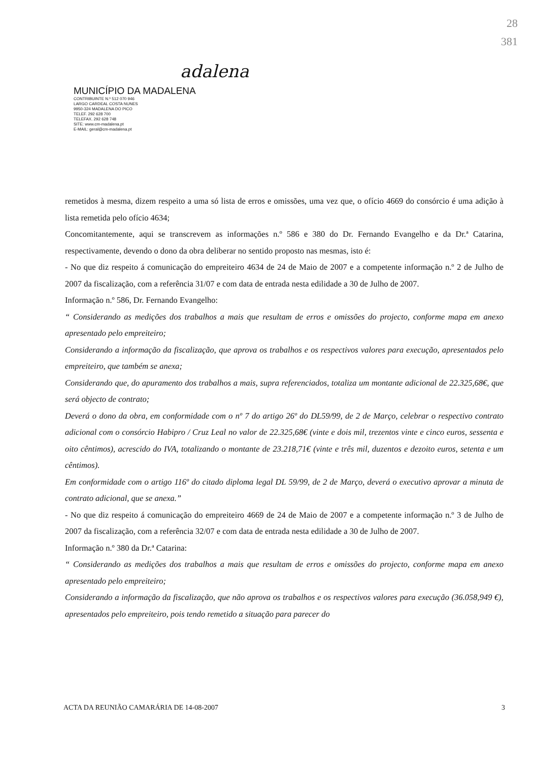adalena
MUNICÍPIO DA MADALENA
CONTRIBUINTE N.º 512 070 946
LARGO CARDEAL COSTA NUNES
9950-324 MADALENA DO PICO
TELEF. 292 628 700
TELEFAX. 292 628 748
SITE: www.cm-madalena.pt
E-MAIL: geral@cm-madalena.pt
28
381
remetidos à mesma, dizem respeito a uma só lista de erros e omissões, uma vez que, o ofício 4669 do consórcio é uma adição à lista remetida pelo ofício 4634;
Concomitantemente, aqui se transcrevem as informações n.º 586 e 380 do Dr. Fernando Evangelho e da Dr.ª Catarina, respectivamente, devendo o dono da obra deliberar no sentido proposto nas mesmas, isto é:
- No que diz respeito á comunicação do empreiteiro 4634 de 24 de Maio de 2007 e a competente informação n.º 2 de Julho de 2007 da fiscalização, com a referência 31/07 e com data de entrada nesta edilidade a 30 de Julho de 2007.
Informação n.º 586, Dr. Fernando Evangelho:
“ Considerando as medições dos trabalhos a mais que resultam de erros e omissões do projecto, conforme mapa em anexo apresentado pelo empreiteiro;
Considerando a informação da fiscalização, que aprova os trabalhos e os respectivos valores para execução, apresentados pelo empreiteiro, que também se anexa;
Considerando que, do apuramento dos trabalhos a mais, supra referenciados, totaliza um montante adicional de 22.325,68€, que será objecto de contrato;
Deverá o dono da obra, em conformidade com o nº 7 do artigo 26º do DL59/99, de 2 de Março, celebrar o respectivo contrato adicional com o consórcio Habipro / Cruz Leal no valor de 22.325,68€ (vinte e dois mil, trezentos vinte e cinco euros, sessenta e oito cêntimos), acrescido do IVA, totalizando o montante de 23.218,71€ (vinte e três mil, duzentos e dezoito euros, setenta e um cêntimos).
Em conformidade com o artigo 116º do citado diploma legal DL 59/99, de 2 de Março, deverá o executivo aprovar a minuta de contrato adicional, que se anexa.”
- No que diz respeito á comunicação do empreiteiro 4669 de 24 de Maio de 2007 e a competente informação n.º 3 de Julho de 2007 da fiscalização, com a referência 32/07 e com data de entrada nesta edilidade a 30 de Julho de 2007.
Informação n.º 380 da Dr.ª Catarina:
“ Considerando as medições dos trabalhos a mais que resultam de erros e omissões do projecto, conforme mapa em anexo apresentado pelo empreiteiro;
Considerando a informação da fiscalização, que não aprova os trabalhos e os respectivos valores para execução (36.058,949 €), apresentados pelo empreiteiro, pois tendo remetido a situação para parecer do
ACTA DA REUNIÃO CAMARÁRIA DE 14-08-2007 3